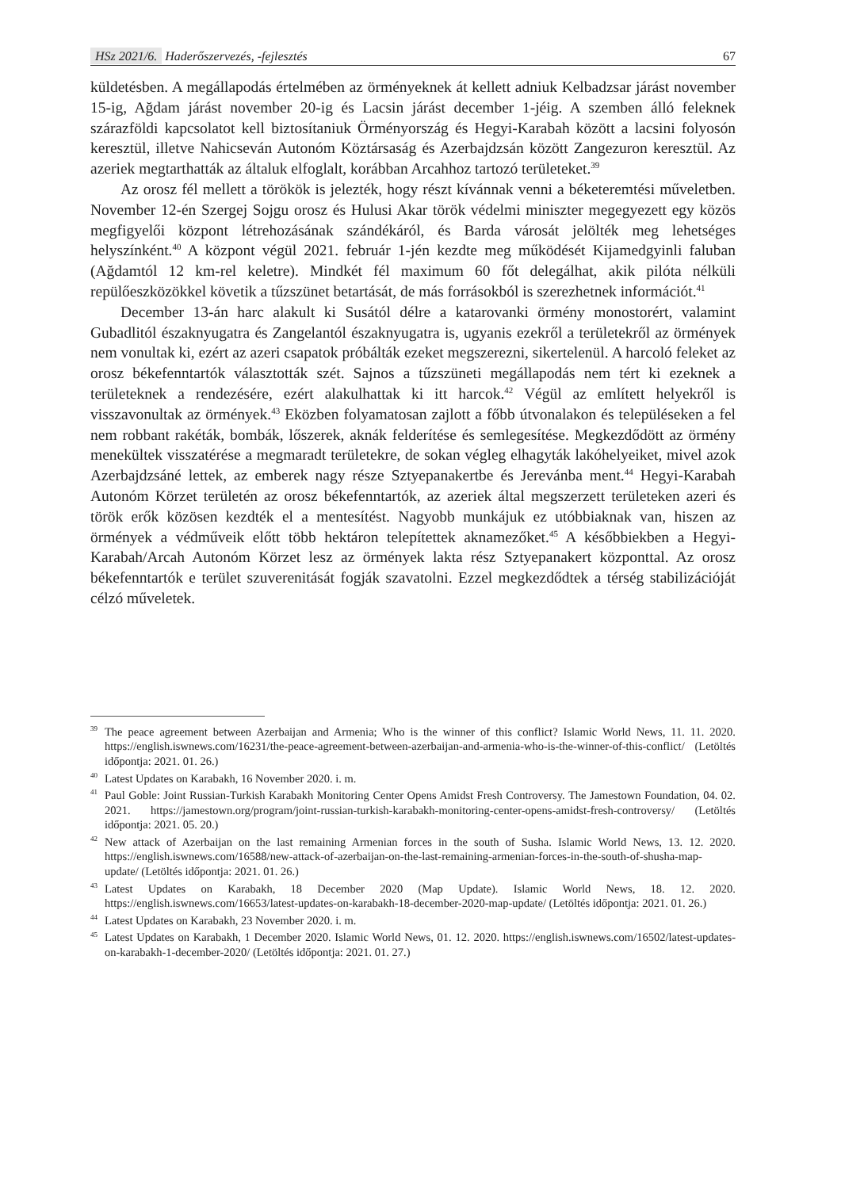HSz 2021/6. Haderőszervezés, -fejlesztés
67
küldetésben. A megállapodás értelmében az örményeknek át kellett adniuk Kelbadzsar járást november 15-ig, Ağdam járást november 20-ig és Lacsin járást december 1-jéig. A szemben álló feleknek szárazföldi kapcsolatot kell biztosítaniuk Örményország és Hegyi-Karabah között a lacsini folyosón keresztül, illetve Nahicseván Autonóm Köztársaság és Azerbajdzsán között Zangezuron keresztül. Az azeriek megtarthatták az általuk elfoglalt, korábban Arcahhoz tartozó területeket.<sup>39</sup>
Az orosz fél mellett a törökök is jelezték, hogy részt kívánnak venni a béketeremtési műveletben. November 12-én Szergej Sojgu orosz és Hulusi Akar török védelmi miniszter megegyezett egy közös megfigyelői központ létrehozásának szándékáról, és Barda városát jelölték meg lehetséges helyszínként.<sup>40</sup> A központ végül 2021. február 1-jén kezdte meg működését Kijamedgyinli faluban (Ağdamtól 12 km-rel keletre). Mindkét fél maximum 60 főt delegálhat, akik pilóta nélküli repülőeszközökkel követik a tűzszünet betartását, de más forrásokból is szerezhetnek információt.<sup>41</sup>
December 13-án harc alakult ki Susától délre a katarovanki örmény monostorért, valamint Gubadlitól északnyugatra és Zangelantól északnyugatra is, ugyanis ezekről a területekről az örmények nem vonultak ki, ezért az azeri csapatok próbálták ezeket megszerezni, sikertelenül. A harcoló feleket az orosz békefenntartók választották szét. Sajnos a tűzszüneti megállapodás nem tért ki ezeknek a területeknek a rendezésére, ezért alakulhattak ki itt harcok.<sup>42</sup> Végül az említett helyekről is visszavonultak az örmények.<sup>43</sup> Eközben folyamatosan zajlott a főbb útvonalakon és településeken a fel nem robbant rakéták, bombák, lőszerek, aknák felderítése és semlegesítése. Megkezdődött az örmény menekültek visszatérése a megmaradt területekre, de sokan végleg elhagyták lakóhelyeiket, mivel azok Azerbajdzsáné lettek, az emberek nagy része Sztyepanakertbe és Jerevánba ment.<sup>44</sup> Hegyi-Karabah Autonóm Körzet területén az orosz békefenntartók, az azeriek által megszerzett területeken azeri és török erők közösen kezdték el a mentesítést. Nagyobb munkájuk ez utóbbiaknak van, hiszen az örmények a védműveik előtt több hektáron telepítettek aknamezőket.<sup>45</sup> A későbbiekben a Hegyi-Karabah/Arcah Autonóm Körzet lesz az örmények lakta rész Sztyepanakert központtal. Az orosz békefenntartók e terület szuverenitását fogják szavatolni. Ezzel megkezdődtek a térség stabilizációját célzó műveletek.
<sup>39</sup> The peace agreement between Azerbaijan and Armenia; Who is the winner of this conflict? Islamic World News, 11. 11. 2020. https://english.iswnews.com/16231/the-peace-agreement-between-azerbaijan-and-armenia-who-is-the-winner-of-this-conflict/ (Letöltés időpontja: 2021. 01. 26.)
<sup>40</sup> Latest Updates on Karabakh, 16 November 2020. i. m.
<sup>41</sup> Paul Goble: Joint Russian-Turkish Karabakh Monitoring Center Opens Amidst Fresh Controversy. The Jamestown Foundation, 04. 02. 2021. https://jamestown.org/program/joint-russian-turkish-karabakh-monitoring-center-opens-amidst-fresh-controversy/ (Letöltés időpontja: 2021. 05. 20.)
<sup>42</sup> New attack of Azerbaijan on the last remaining Armenian forces in the south of Susha. Islamic World News, 13. 12. 2020. https://english.iswnews.com/16588/new-attack-of-azerbaijan-on-the-last-remaining-armenian-forces-in-the-south-of-shusha-map-update/ (Letöltés időpontja: 2021. 01. 26.)
<sup>43</sup> Latest Updates on Karabakh, 18 December 2020 (Map Update). Islamic World News, 18. 12. 2020. https://english.iswnews.com/16653/latest-updates-on-karabakh-18-december-2020-map-update/ (Letöltés időpontja: 2021. 01. 26.)
<sup>44</sup> Latest Updates on Karabakh, 23 November 2020. i. m.
<sup>45</sup> Latest Updates on Karabakh, 1 December 2020. Islamic World News, 01. 12. 2020. https://english.iswnews.com/16502/latest-updates-on-karabakh-1-december-2020/ (Letöltés időpontja: 2021. 01. 27.)